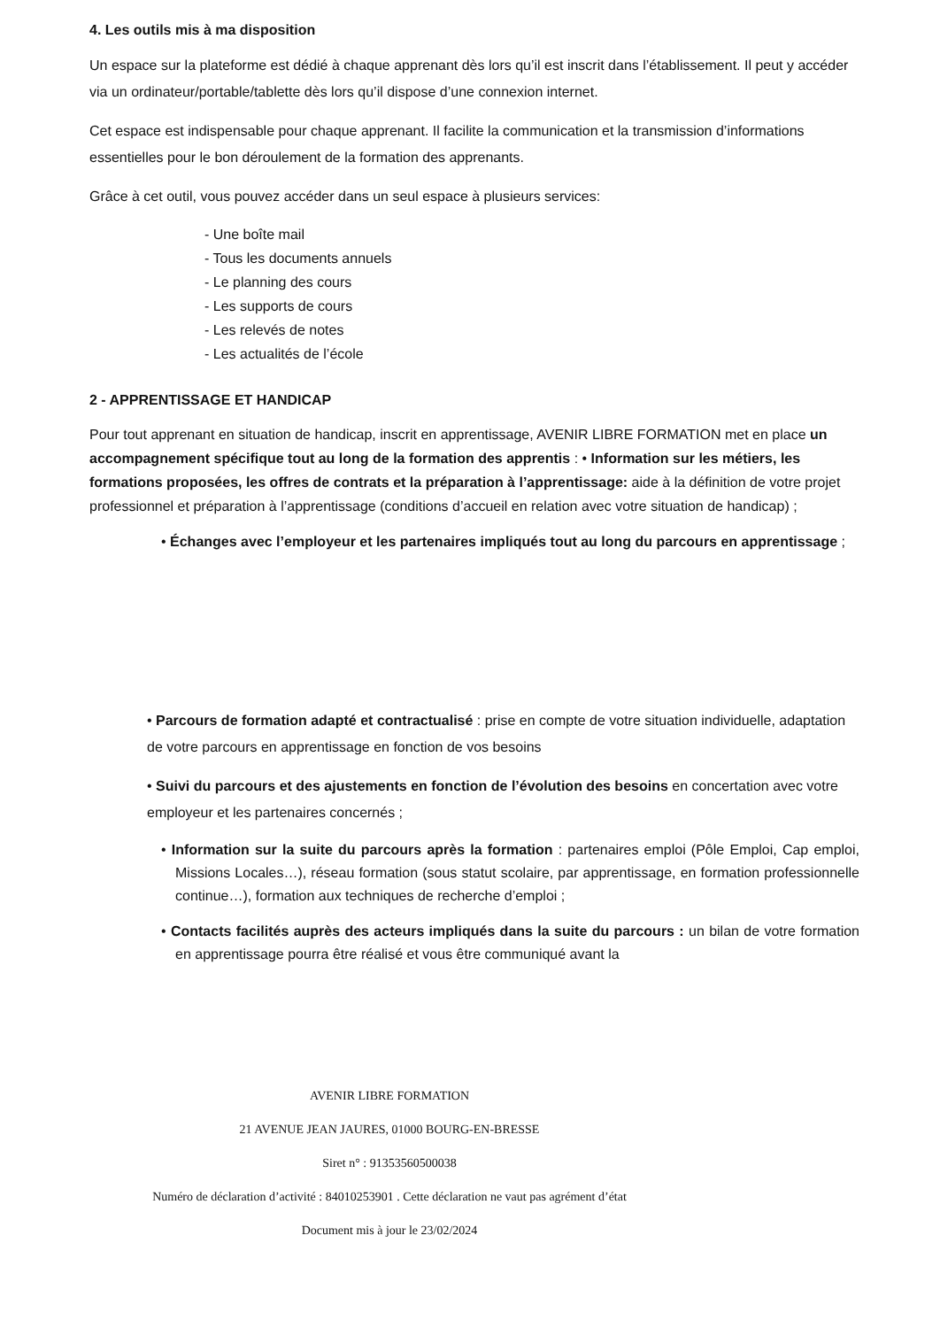4. Les outils mis à ma disposition
Un espace sur la plateforme est dédié à chaque apprenant dès lors qu’il est inscrit dans l’établissement. Il peut y accéder via un ordinateur/portable/tablette dès lors qu’il dispose d’une connexion internet.
Cet espace est indispensable pour chaque apprenant. Il facilite la communication et la transmission d’informations essentielles pour le bon déroulement de la formation des apprenants.
Grâce à cet outil, vous pouvez accéder dans un seul espace à plusieurs services:
- Une boîte mail
- Tous les documents annuels
- Le planning des cours
- Les supports de cours
- Les relevés de notes
- Les actualités de l’école
2 - APPRENTISSAGE ET HANDICAP
Pour tout apprenant en situation de handicap, inscrit en apprentissage, AVENIR LIBRE FORMATION met en place un accompagnement spécifique tout au long de la formation des apprentis : • Information sur les métiers, les formations proposées, les offres de contrats et la préparation à l’apprentissage: aide à la définition de votre projet professionnel et préparation à l’apprentissage (conditions d’accueil en relation avec votre situation de handicap) ;
• Échanges avec l’employeur et les partenaires impliqués tout au long du parcours en apprentissage ;
• Parcours de formation adapté et contractualisé : prise en compte de votre situation individuelle, adaptation de votre parcours en apprentissage en fonction de vos besoins
• Suivi du parcours et des ajustements en fonction de l’évolution des besoins en concertation avec votre employeur et les partenaires concernés ;
• Information sur la suite du parcours après la formation : partenaires emploi (Pôle Emploi, Cap emploi, Missions Locales…), réseau formation (sous statut scolaire, par apprentissage, en formation professionnelle continue…), formation aux techniques de recherche d’emploi ;
• Contacts facilités auprès des acteurs impliqués dans la suite du parcours : un bilan de votre formation en apprentissage pourra être réalisé et vous être communiqué avant la
AVENIR LIBRE FORMATION
21 AVENUE JEAN JAURES, 01000 BOURG-EN-BRESSE
Siret n° : 91353560500038
Numéro de déclaration d’activité : 84010253901 . Cette déclaration ne vaut pas agrément d’état
Document mis à jour le 23/02/2024